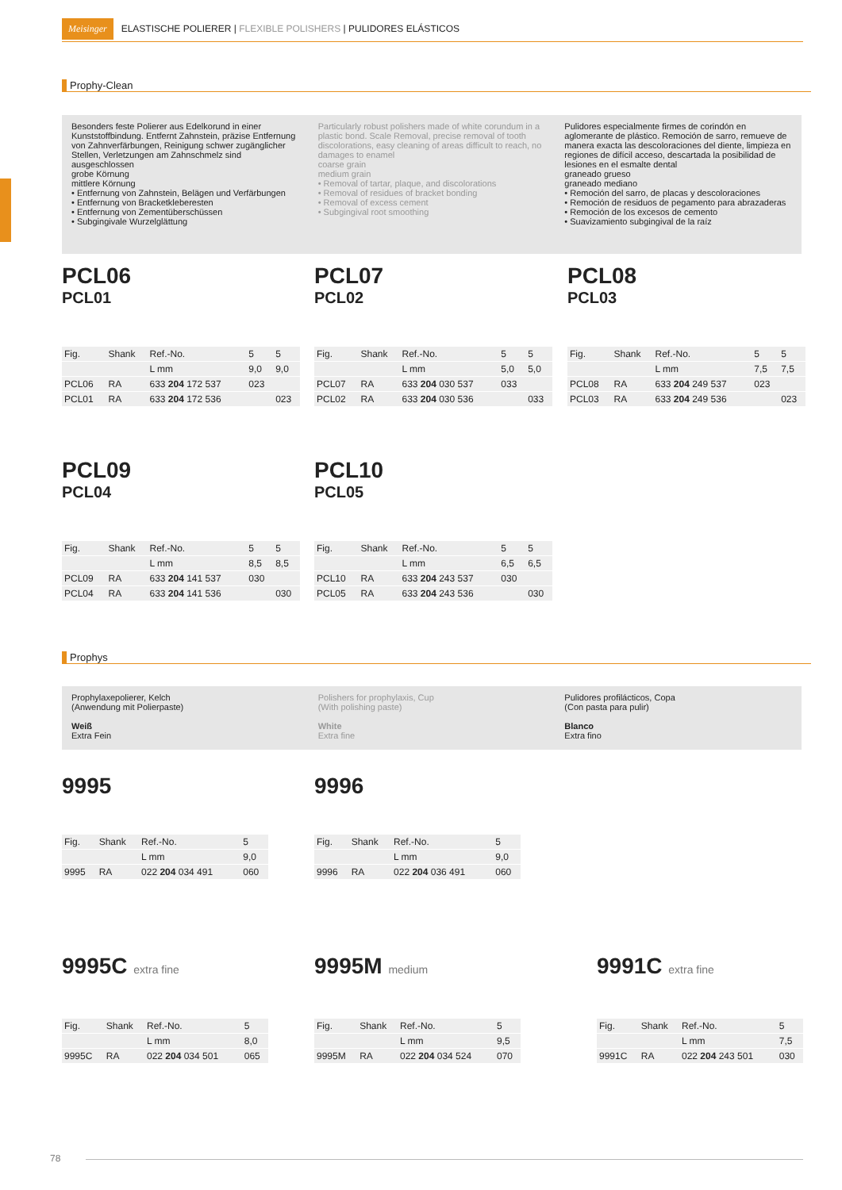Meisinger ELASTISCHE POLIERER | FLEXIBLE POLISHERS | PULIDORES ELÁSTICOS
Prophy-Clean
Besonders feste Polierer aus Edelkorund in einer Kunststoffbindung. Entfernt Zahnstein, präzise Entfernung von Zahnverfärbungen, Reinigung schwer zugänglicher Stellen, Verletzungen am Zahnschmelz sind ausgeschlossen
grobe Körnung
mittlere Körnung
• Entfernung von Zahnstein, Belägen und Verfärbungen
• Entfernung von Bracketkleberesten
• Entfernung von Zementüberschüssen
• Subgingivale Wurzelglättung
Particularly robust polishers made of white corundum in a plastic bond. Scale Removal, precise removal of tooth discolorations, easy cleaning of areas difficult to reach, no damages to enamel
coarse grain
medium grain
• Removal of tartar, plaque, and discolorations
• Removal of residues of bracket bonding
• Removal of excess cement
• Subgingival root smoothing
Pulidores especialmente firmes de corindón en aglomerante de plástico. Remoción de sarro, remueve de manera exacta las descoloraciones del diente, limpieza en regiones de difícil acceso, descartada la posibilidad de lesiones en el esmalte dental
graneado grueso
graneado mediano
• Remoción del sarro, de placas y descoloraciones
• Remoción de residuos de pegamento para abrazaderas
• Remoción de los excesos de cemento
• Suavizamiento subgingival de la raíz
PCL06
PCL01
| Fig. | Shank | Ref.-No. | 5 | 5 |
| --- | --- | --- | --- | --- |
| | | L mm | 9,0 | 9,0 |
| PCL06 | RA | 633 204 172 537 | 023 | |
| PCL01 | RA | 633 204 172 536 | | 023 |
PCL07
PCL02
| Fig. | Shank | Ref.-No. | 5 | 5 |
| --- | --- | --- | --- | --- |
| | | L mm | 5,0 | 5,0 |
| PCL07 | RA | 633 204 030 537 | 033 | |
| PCL02 | RA | 633 204 030 536 | | 033 |
PCL08
PCL03
| Fig. | Shank | Ref.-No. | 5 | 5 |
| --- | --- | --- | --- | --- |
| | | L mm | 7,5 | 7,5 |
| PCL08 | RA | 633 204 249 537 | 023 | |
| PCL03 | RA | 633 204 249 536 | | 023 |
PCL09
PCL04
| Fig. | Shank | Ref.-No. | 5 | 5 |
| --- | --- | --- | --- | --- |
| | | L mm | 8,5 | 8,5 |
| PCL09 | RA | 633 204 141 537 | 030 | |
| PCL04 | RA | 633 204 141 536 | | 030 |
PCL10
PCL05
| Fig. | Shank | Ref.-No. | 5 | 5 |
| --- | --- | --- | --- | --- |
| | | L mm | 6,5 | 6,5 |
| PCL10 | RA | 633 204 243 537 | 030 | |
| PCL05 | RA | 633 204 243 536 | | 030 |
Prophys
Prophylaxepolierer, Kelch
(Anwendung mit Polierpaste)
Weiß
Extra Fein
Polishers for prophylaxis, Cup
(With polishing paste)
White
Extra fine
Pulidores profilácticos, Copa
(Con pasta para pulir)
Blanco
Extra fino
9995
| Fig. | Shank | Ref.-No. | 5 |
| --- | --- | --- | --- |
| | | L mm | 9,0 |
| 9995 | RA | 022 204 034 491 | 060 |
9996
| Fig. | Shank | Ref.-No. | 5 |
| --- | --- | --- | --- |
| | | L mm | 9,0 |
| 9996 | RA | 022 204 036 491 | 060 |
9995C extra fine
| Fig. | Shank | Ref.-No. | 5 |
| --- | --- | --- | --- |
| | | L mm | 8,0 |
| 9995C | RA | 022 204 034 501 | 065 |
9995M medium
| Fig. | Shank | Ref.-No. | 5 |
| --- | --- | --- | --- |
| | | L mm | 9,5 |
| 9995M | RA | 022 204 034 524 | 070 |
9991C extra fine
| Fig. | Shank | Ref.-No. | 5 |
| --- | --- | --- | --- |
| | | L mm | 7,5 |
| 9991C | RA | 022 204 243 501 | 030 |
78